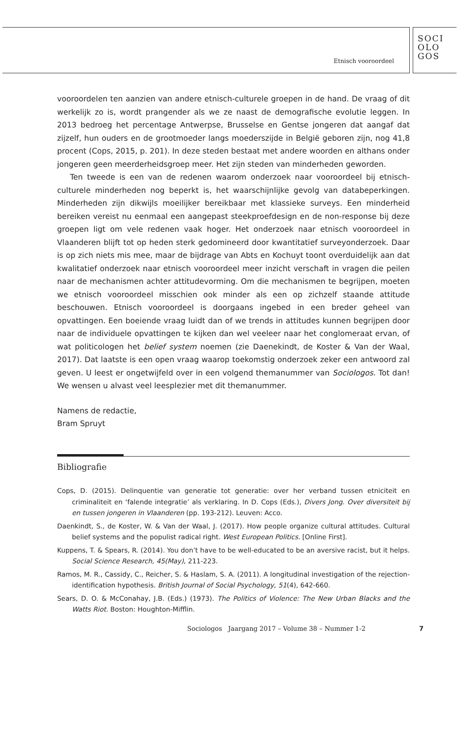Etnisch vooroordeel
SOCI
OLO
GOS
vooroordelen ten aanzien van andere etnisch-culturele groepen in de hand. De vraag of dit werkelijk zo is, wordt prangender als we ze naast de demografische evolutie leggen. In 2013 bedroeg het percentage Antwerpse, Brusselse en Gentse jongeren dat aangaf dat zijzelf, hun ouders en de grootmoeder langs moederszijde in België geboren zijn, nog 41,8 procent (Cops, 2015, p. 201). In deze steden bestaat met andere woorden en althans onder jongeren geen meerderheidsgroep meer. Het zijn steden van minderheden geworden.
Ten tweede is een van de redenen waarom onderzoek naar vooroordeel bij etnisch-culturele minderheden nog beperkt is, het waarschijnlijke gevolg van databeperkingen. Minderheden zijn dikwijls moeilijker bereikbaar met klassieke surveys. Een minderheid bereiken vereist nu eenmaal een aangepast steekproefdesign en de non-response bij deze groepen ligt om vele redenen vaak hoger. Het onderzoek naar etnisch vooroordeel in Vlaanderen blijft tot op heden sterk gedomineerd door kwantitatief surveyonderzoek. Daar is op zich niets mis mee, maar de bijdrage van Abts en Kochuyt toont overduidelijk aan dat kwalitatief onderzoek naar etnisch vooroordeel meer inzicht verschaft in vragen die peilen naar de mechanismen achter attitudevorming. Om die mechanismen te begrijpen, moeten we etnisch vooroordeel misschien ook minder als een op zichzelf staande attitude beschouwen. Etnisch vooroordeel is doorgaans ingebed in een breder geheel van opvattingen. Een boeiende vraag luidt dan of we trends in attitudes kunnen begrijpen door naar de individuele opvattingen te kijken dan wel veeleer naar het conglomeraat ervan, of wat politicologen het belief system noemen (zie Daenekindt, de Koster & Van der Waal, 2017). Dat laatste is een open vraag waarop toekomstig onderzoek zeker een antwoord zal geven. U leest er ongetwijfeld over in een volgend themanummer van Sociologos. Tot dan! We wensen u alvast veel leesplezier met dit themanummer.
Namens de redactie,
Bram Spruyt
Bibliografie
Cops, D. (2015). Delinquentie van generatie tot generatie: over her verband tussen etniciteit en criminaliteit en ‘falende integratie’ als verklaring. In D. Cops (Eds.), Divers Jong. Over diversiteit bij en tussen jongeren in Vlaanderen (pp. 193-212). Leuven: Acco.
Daenkindt, S., de Koster, W. & Van der Waal, J. (2017). How people organize cultural attitudes. Cultural belief systems and the populist radical right. West European Politics. [Online First].
Kuppens, T. & Spears, R. (2014). You don’t have to be well-educated to be an aversive racist, but it helps. Social Science Research, 45(May), 211-223.
Ramos, M. R., Cassidy, C., Reicher, S. & Haslam, S. A. (2011). A longitudinal investigation of the rejection-identification hypothesis. British Journal of Social Psychology, 51(4), 642-660.
Sears, D. O. & McConahay, J.B. (Eds.) (1973). The Politics of Violence: The New Urban Blacks and the Watts Riot. Boston: Houghton-Mifflin.
Sociologos Jaargang 2017 – Volume 38 – Nummer 1-2 7